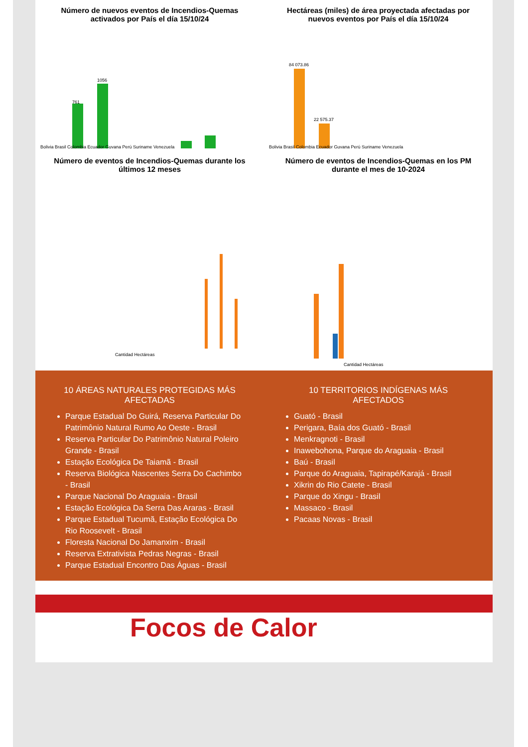Número de nuevos eventos de Incendios-Quemas activados por País el día 15/10/24
761
1056
Bolivia Brasil Colombia Ecuador Guyana Perú Suriname Venezuela
Hectáreas (miles) de área proyectada afectadas por nuevos eventos por País el día 15/10/24
84 073.86
22 575.37
Bolivia Brasil Colombia Ecuador Guyana Perú Suriname Venezuela
Número de eventos de Incendios-Quemas durante los últimos 12 meses
Cantidad Hectáreas
Número de eventos de Incendios-Quemas en los PM durante el mes de 10-2024
Cantidad Hectáreas
10 ÁREAS NATURALES PROTEGIDAS MÁS AFECTADAS
Parque Estadual Do Guirá, Reserva Particular Do Patrimônio Natural Rumo Ao Oeste - Brasil
Reserva Particular Do Patrimônio Natural Poleiro Grande - Brasil
Estação Ecológica De Taiamã - Brasil
Reserva Biológica Nascentes Serra Do Cachimbo - Brasil
Parque Nacional Do Araguaia - Brasil
Estação Ecológica Da Serra Das Araras - Brasil
Parque Estadual Tucumã, Estação Ecológica Do Rio Roosevelt - Brasil
Floresta Nacional Do Jamanxim - Brasil
Reserva Extrativista Pedras Negras - Brasil
Parque Estadual Encontro Das Águas - Brasil
10 TERRITORIOS INDÍGENAS MÁS AFECTADOS
Guató - Brasil
Perigara, Baía dos Guató - Brasil
Menkragnoti - Brasil
Inawebohona, Parque do Araguaia - Brasil
Baú - Brasil
Parque do Araguaia, Tapirapé/Karajá - Brasil
Xikrin do Rio Catete - Brasil
Parque do Xingu - Brasil
Massaco - Brasil
Pacaas Novas - Brasil
Focos de Calor